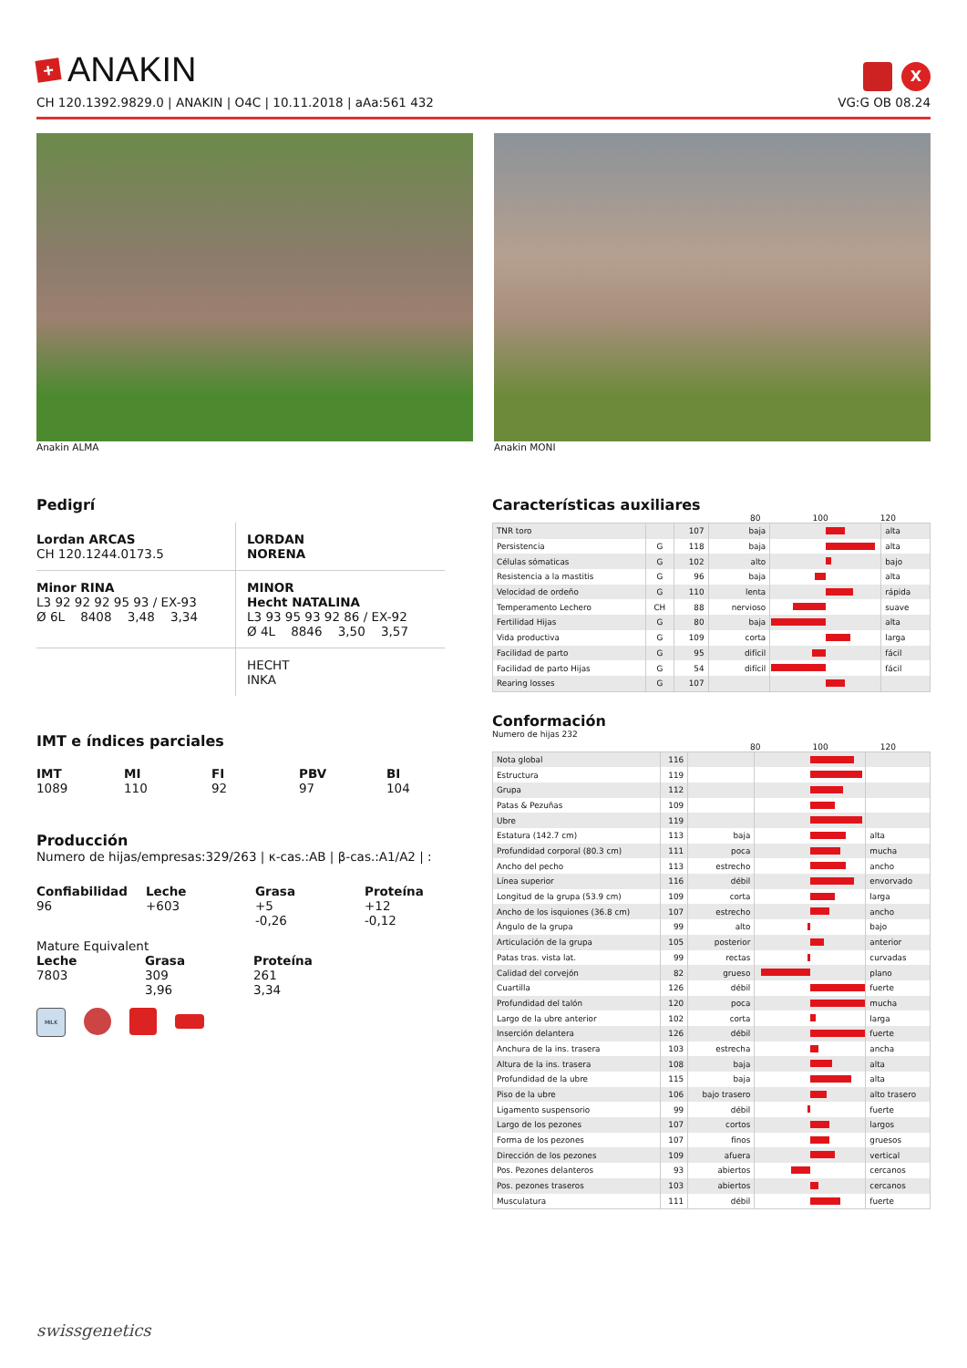+ ANAKIN
X
CH 120.1392.9829.0 | ANAKIN | O4C | 10.11.2018 | aAa:561 432 VG:G OB 08.24
Anakin ALMA Anakin MONI
Pedigrí
Lordan ARCAS
CH 120.1244.0173.5
LORDAN
NORENA
Minor RINA
L3 92 92 92 95 93 / EX-93
Ø 6L 8408 3,48 3,34
MINOR
Hecht NATALINA
L3 93 95 93 92 86 / EX-92
Ø 4L 8846 3,50 3,57
HECHT
INKA
IMT e índices parciales
IMT MI FI PBV BI 1089 110 92 97 104
Producción
Numero de hijas/empresas:329/263 | κ-cas.:AB | β-cas.:A1/A2 | :
Confiabilidad Leche Grasa Proteína 96 +603 +5
-0,26 +12
-0,12
Mature Equivalent
Leche Grasa Proteína 7803 309
3,96 261
3,34
MILK
Características auxiliares
80 100 120
| TNR toro | | 107 | baja | | alta |
| Persistencia | G | 118 | baja | | alta |
| Células sómaticas | G | 102 | alto | | bajo |
| Resistencia a la mastitis | G | 96 | baja | | alta |
| Velocidad de ordeño | G | 110 | lenta | | rápida |
| Temperamento Lechero | CH | 88 | nervioso | | suave |
| Fertilidad Hijas | G | 80 | baja | | alta |
| Vida productiva | G | 109 | corta | | larga |
| Facilidad de parto | G | 95 | difícil | | fácil |
| Facilidad de parto Hijas | G | 54 | difícil | | fácil |
| Rearing losses | G | 107 | | | |
Conformación
Numero de hijas 232
80 100 120
| Nota global | 116 | | | |
| Estructura | 119 | | | |
| Grupa | 112 | | | |
| Patas & Pezuñas | 109 | | | |
| Ubre | 119 | | | |
| Estatura (142.7 cm) | 113 | baja | | alta |
| Profundidad corporal (80.3 cm) | 111 | poca | | mucha |
| Ancho del pecho | 113 | estrecho | | ancho |
| Línea superior | 116 | débil | | envorvado |
| Longitud de la grupa (53.9 cm) | 109 | corta | | larga |
| Ancho de los isquiones (36.8 cm) | 107 | estrecho | | ancho |
| Ángulo de la grupa | 99 | alto | | bajo |
| Articulación de la grupa | 105 | posterior | | anterior |
| Patas tras. vista lat. | 99 | rectas | | curvadas |
| Calidad del corvejón | 82 | grueso | | plano |
| Cuartilla | 126 | débil | | fuerte |
| Profundidad del talón | 120 | poca | | mucha |
| Largo de la ubre anterior | 102 | corta | | larga |
| Inserción delantera | 126 | débil | | fuerte |
| Anchura de la ins. trasera | 103 | estrecha | | ancha |
| Altura de la ins. trasera | 108 | baja | | alta |
| Profundidad de la ubre | 115 | baja | | alta |
| Piso de la ubre | 106 | bajo trasero | | alto trasero |
| Ligamento suspensorio | 99 | débil | | fuerte |
| Largo de los pezones | 107 | cortos | | largos |
| Forma de los pezones | 107 | finos | | gruesos |
| Dirección de los pezones | 109 | afuera | | vertical |
| Pos. Pezones delanteros | 93 | abiertos | | cercanos |
| Pos. pezones traseros | 103 | abiertos | | cercanos |
| Musculatura | 111 | débil | | fuerte |
swissgenetics